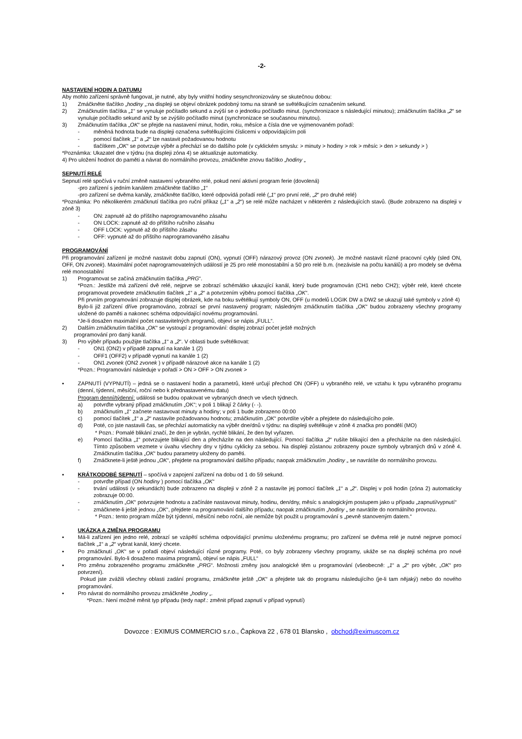-2-
NASTAVENÍ HODIN A DATUMU
Aby mohlo zařízení správně fungovat, je nutné, aby byly vnitřní hodiny sesynchronizovány se skutečnou dobou:
1) Zmáčkněte tlačítko „hodiny „:na displeji se objeví obrázek podobný tomu na straně se světélkujícím označením sekund.
2) Zmáčknutím tlačítka „1“ se vynuluje počítadlo sekund a zvýší se o jednotku počítadlo minut. (synchronizace s následující minutou); zmáčknutím tlačítka „2“ se vynuluje počítadlo sekund aniž by se zvýšilo počítadlo minut (synchronizace se současnou minutou).
3) Zmáčknutím tlačítka „OK“ se přejde na nastavení minut, hodin, roku, měsíce a čísla dne ve vyjmenovaném pořadí:
- měněná hodnota bude na displeji označena světélkujícími číslicemi v odpovídajícím poli
- pomocí tlačítek „1“ a „2“ lze nastavit požadovanou hodnotu
- tlačítkem „OK“ se potvrzuje výběr a přechází se do dalšího pole (v cyklickém smyslu: > minuty > hodiny > rok > měsíc > den > sekundy > )
*Poznámka: Ukazatel dne v týdnu (na displeji zóna 4) se aktualizuje automaticky.
4) Pro uložení hodnot do paměti a návrat do normálního provozu, zmáčkněte znovu tlačítko „hodiny „
SEPNUTÍ RELÉ
Sepnutí relé spočívá v ruční změně nastavení vybraného relé, pokud není aktivní program ferie (dovolená)
-pro zařízení s jedním kanálem zmáčkněte tlačítko „1“
-pro zařízení se dvěma kanály, zmáčkněte tlačítko, které odpovídá pořadí relé („1“ pro první relé, „2“ pro druhé relé)
*Poznámka: Po několikerém zmáčknutí tlačítka pro ruční příkaz („1“ a „2“) se relé může nacházet v některém z následujících stavů. (Bude zobrazeno na displeji v zóně 3)
- ON: zapnuté až do příštího naprogramovaného zásahu
- ON LOCK: zapnuté až do příštího ručního zásahu
- OFF LOCK: vypnuté až do příštího zásahu
- OFF: vypnuté až do příštího naprogramovaného zásahu
PROGRAMOVÁNÍ
Při programování zařízení je možné nastavit dobu zapnutí (ON), vypnutí (OFF) nárazový provoz (ON zvonek). Je možné nastavit různé pracovní cykly (sled ON, OFF, ON zvonek). Maximální počet naprogramovatelných událostí je 25 pro relé monostabilní a 50 pro relé b.m. (nezávisle na počtu kanálů) a pro modely se dvěma relé monostabilní
1) Programovat se začíná zmáčknutím tlačítka „PRG“.
*Pozn.: Jestliže má zařízení dvě relé, nejprve se zobrazí schémátko ukazující kanál, který bude programován (CH1 nebo CH2); výběr relé, které chcete programovat provedete zmáčknutím tlačítek „1“ a „2“ a potvrzením výběru pomocí tlačítka „OK“.
Při prvním programování zobrazuje displej obrázek, kde na boku světélkují symboly ON, OFF (u modelů LOGIK DW a DW2 se ukazují také symboly v zóně 4)
Bylo-li již zařízení dříve programováno, zobrazí se první nastavený program; následným zmáčknutím tlačítka „OK“ budou zobrazeny všechny programy uložené do paměti a nakonec schéma odpovídající novému programování.
*Je-li dosažen maximální počet nastavitelných programů, objeví se nápis „FULL“.
2) Dalším zmáčknutím tlačítka „OK“ se vystoupí z programování: displej zobrazí počet ještě možných
programování pro daný kanál.
3) Pro výběr případu použijte tlačítka „1“ a „2“. V oblasti bude světélkovat:
- ON1 (ON2) v případě zapnutí na kanále 1 (2)
- OFF1 (OFF2) v případě vypnutí na kanále 1 (2)
- ON1 zvonek (ON2 zvonek ) v případě nárazové akce na kanále 1 (2)
*Pozn.: Programování následuje v pořadí > ON > OFF > ON zvonek >
▪ ZAPNUTÍ (VYPNUTÍ) – jedná se o nastavení hodin a parametrů, které určují přechod ON (OFF) u vybraného relé, ve vztahu k typu vybraného programu (denní, týdenní, měsíční, roční nebo k přednastavenému datu)
Program denní/týdenní: události se budou opakovat ve vybraných dnech ve všech týdnech.
a) potvrďte vybraný případ zmáčknutím „OK“; v poli 1 blikají 2 čárky (- -).
b) zmáčknutím „1“ začnete nastavovat minuty a hodiny; v poli 1 bude zobrazeno 00:00
c) pomocí tlačítek „1“ a „2“ nastavíte požadovanou hodnotu; zmáčknutím „OK“ potvrdíte výběr a přejdete do následujícího pole.
d) Poté, co jste nastavili čas, se přechází automaticky na výběr dne/dnů v týdnu: na displeji světélkuje v zóně 4 značka pro pondělí (MO)
* Pozn.: Pomalé blikání značí, že den je vybrán, rychlé blikání, že den byl vyřazen.
e) Pomocí tlačítka „1“ potvrzujete blikající den a přecházíte na den následující. Pomocí tlačítka „2“ rušíte blikající den a přecházíte na den následující. Tímto způsobem vezmete v úvahu všechny dny v týdnu cyklicky za sebou. Na displeji zůstanou zobrazeny pouze symboly vybraných dnů v zóně 4. Zmáčknutím tlačítka „OK“ budou parametry uloženy do paměti.
f) Zmáčknete-li ještě jednou „OK“, přejdete na programování dalšího případu; naopak zmáčknutím „hodiny „ se navrátíte do normálního provozu.
▪ KRÁTKODOBÉ SEPNUTÍ – spočívá v zapojení zařízení na dobu od 1 do 59 sekund.
- potvrďte případ (ON hodiny ) pomocí tlačítka „OK“
- trvání události (v sekundách) bude zobrazeno na displeji v zóně 2 a nastavíte jej pomocí tlačítek „1“ a „2“. Displej v poli hodin (zóna 2) automaticky zobrazuje 00:00.
- zmáčknutím „OK“ potvrzujete hodnotu a začínáte nastavovat minuty, hodinu, den/dny, měsíc s analogickým postupem jako u případu „zapnutí/vypnutí“
- zmáčknete-li ještě jednou „OK“, přejdete na programování dalšího případu; naopak zmáčknutím „hodiny „ se navrátíte do normálního provozu.
* Pozn.: tento program může být týdenní, měsíční nebo roční, ale nemůže být použit u programování s „pevně stanoveným datem.“
UKÁZKA A ZMĚNA PROGRAMU
▪ Má-li zařízení jen jedno relé, zobrazí se vzápětí schéma odpovídající prvnímu uloženému programu; pro zařízení se dvěma relé je nutné nejprve pomocí tlačítek „1“ a „2“ vybrat kanál, který chcete.
▪ Po zmáčknutí „OK“ se v pořadí objeví následující různé programy. Poté, co byly zobrazeny všechny programy, ukáže se na displeji schéma pro nové programování. Bylo-li dosaženo maxima programů, objeví se nápis „FULL“
▪ Pro změnu zobrazeného programu zmáčkněte „PRG“. Možnosti změny jsou analogické těm u programování (všeobecně: „1“ a „2“ pro výběr, „OK“ pro potvrzení).
Pokud jste zvážili všechny oblasti zadání programu, zmáčkněte ještě „OK“ a přejdete tak do programu následujícího (je-li tam nějaký) nebo do nového programování.
▪ Pro návrat do normálního provozu zmáčkněte „hodiny „.
*Pozn.: Není možné měnit typ případu (tedy např.: změnit případ zapnutí v případ vypnutí)
Dovozce : EXIMUS COMMERCIO s.r.o., Čapkova 22 , 678 01 Blansko , obchod@eximuscom.cz